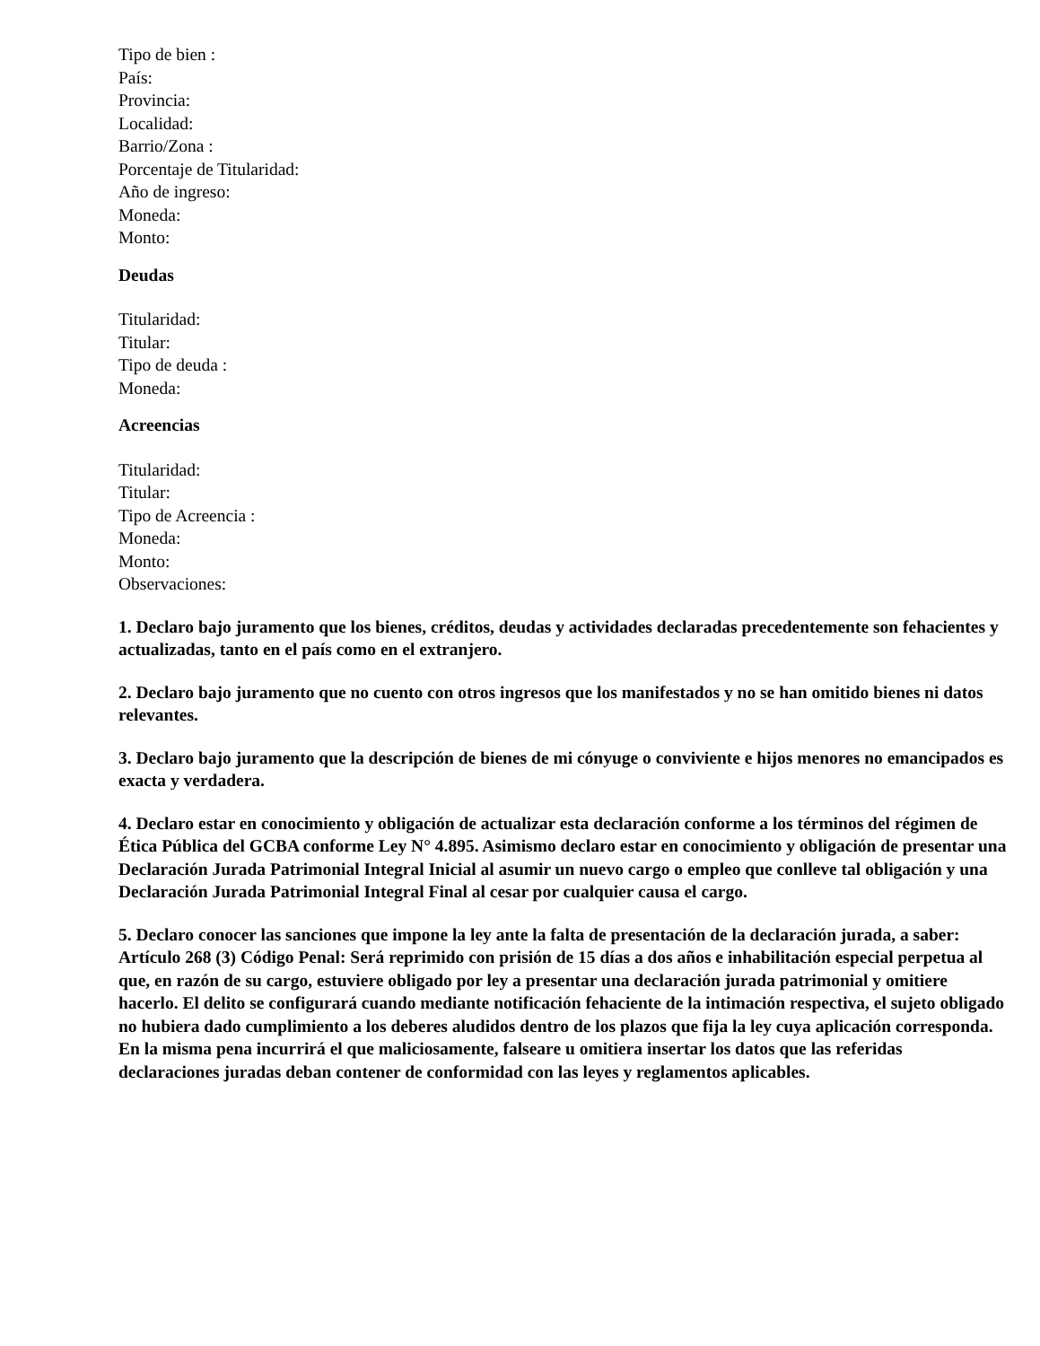Tipo de bien :
País:
Provincia:
Localidad:
Barrio/Zona :
Porcentaje de Titularidad:
Año de ingreso:
Moneda:
Monto:
Deudas
Titularidad:
Titular:
Tipo de deuda :
Moneda:
Acreencias
Titularidad:
Titular:
Tipo de Acreencia :
Moneda:
Monto:
Observaciones:
1. Declaro bajo juramento que los bienes, créditos, deudas y actividades declaradas precedentemente son fehacientes y actualizadas, tanto en el país como en el extranjero.
2. Declaro bajo juramento que no cuento con otros ingresos que los manifestados y no se han omitido bienes ni datos relevantes.
3. Declaro bajo juramento que la descripción de bienes de mi cónyuge o conviviente e hijos menores no emancipados es exacta y verdadera.
4. Declaro estar en conocimiento y obligación de actualizar esta declaración conforme a los términos del régimen de Ética Pública del GCBA conforme Ley N° 4.895. Asimismo declaro estar en conocimiento y obligación de presentar una Declaración Jurada Patrimonial Integral Inicial al asumir un nuevo cargo o empleo que conlleve tal obligación y una Declaración Jurada Patrimonial Integral Final al cesar por cualquier causa el cargo.
5. Declaro conocer las sanciones que impone la ley ante la falta de presentación de la declaración jurada, a saber: Artículo 268 (3) Código Penal: Será reprimido con prisión de 15 días a dos años e inhabilitación especial perpetua al que, en razón de su cargo, estuviere obligado por ley a presentar una declaración jurada patrimonial y omitiere hacerlo. El delito se configurará cuando mediante notificación fehaciente de la intimación respectiva, el sujeto obligado no hubiera dado cumplimiento a los deberes aludidos dentro de los plazos que fija la ley cuya aplicación corresponda. En la misma pena incurrirá el que maliciosamente, falseare u omitiera insertar los datos que las referidas declaraciones juradas deban contener de conformidad con las leyes y reglamentos aplicables.